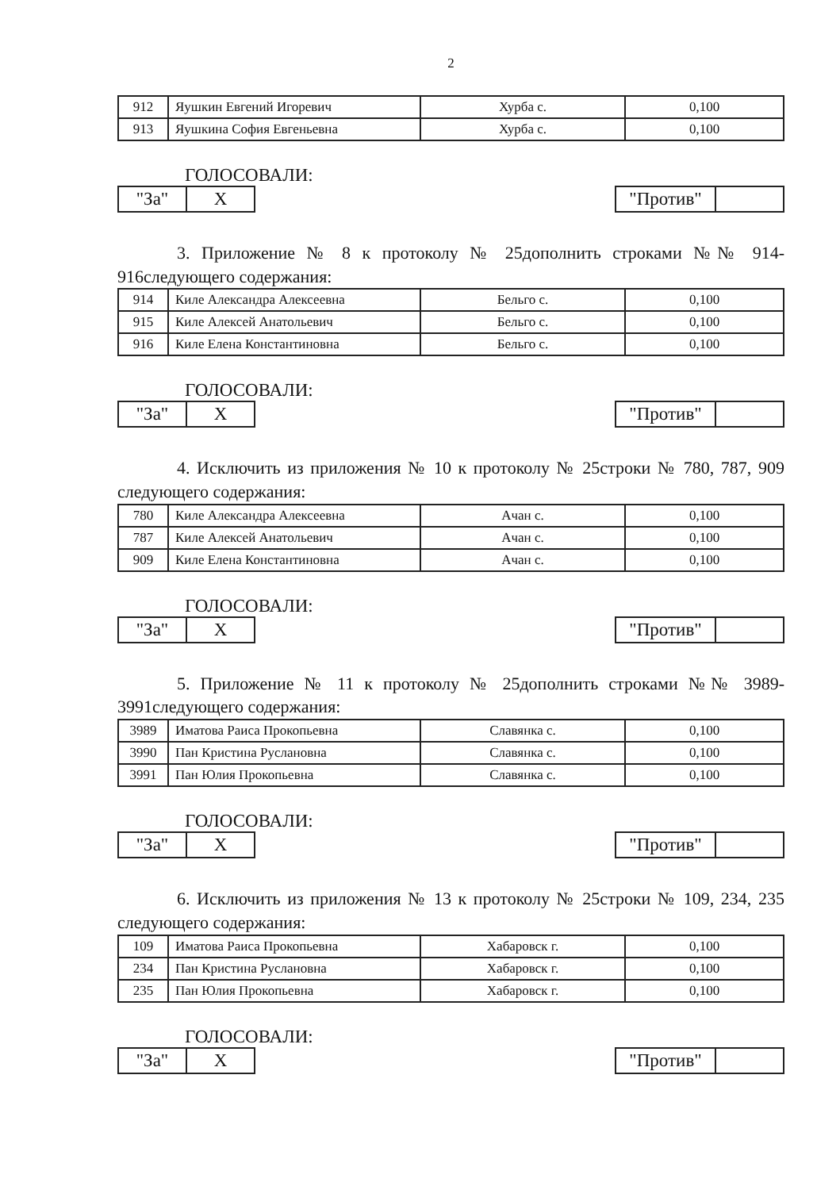2
| 912 | Яушкин Евгений Игоревич | Хурба с. | 0,100 |
| 913 | Яушкина София Евгеньевна | Хурба с. | 0,100 |
ГОЛОСОВАЛИ:
| "За" | X |
| "Против" | |
3. Приложение № 8 к протоколу № 25дополнить строками №№ 914-916следующего содержания:
| 914 | Киле Александра Алексеевна | Бельго с. | 0,100 |
| 915 | Киле Алексей Анатольевич | Бельго с. | 0,100 |
| 916 | Киле Елена Константиновна | Бельго с. | 0,100 |
ГОЛОСОВАЛИ:
| "За" | X |
| "Против" | |
4. Исключить из приложения № 10 к протоколу № 25строки № 780, 787, 909 следующего содержания:
| 780 | Киле Александра Алексеевна | Ачан с. | 0,100 |
| 787 | Киле Алексей Анатольевич | Ачан с. | 0,100 |
| 909 | Киле Елена Константиновна | Ачан с. | 0,100 |
ГОЛОСОВАЛИ:
| "За" | X |
| "Против" | |
5. Приложение № 11 к протоколу № 25дополнить строками №№ 3989-3991следующего содержания:
| 3989 | Иматова Раиса Прокопьевна | Славянка с. | 0,100 |
| 3990 | Пан Кристина Руслановна | Славянка с. | 0,100 |
| 3991 | Пан Юлия Прокопьевна | Славянка с. | 0,100 |
ГОЛОСОВАЛИ:
| "За" | X |
| "Против" | |
6. Исключить из приложения № 13 к протоколу № 25строки № 109, 234, 235 следующего содержания:
| 109 | Иматова Раиса Прокопьевна | Хабаровск г. | 0,100 |
| 234 | Пан Кристина Руслановна | Хабаровск г. | 0,100 |
| 235 | Пан Юлия Прокопьевна | Хабаровск г. | 0,100 |
ГОЛОСОВАЛИ:
| "За" | X |
| "Против" | |